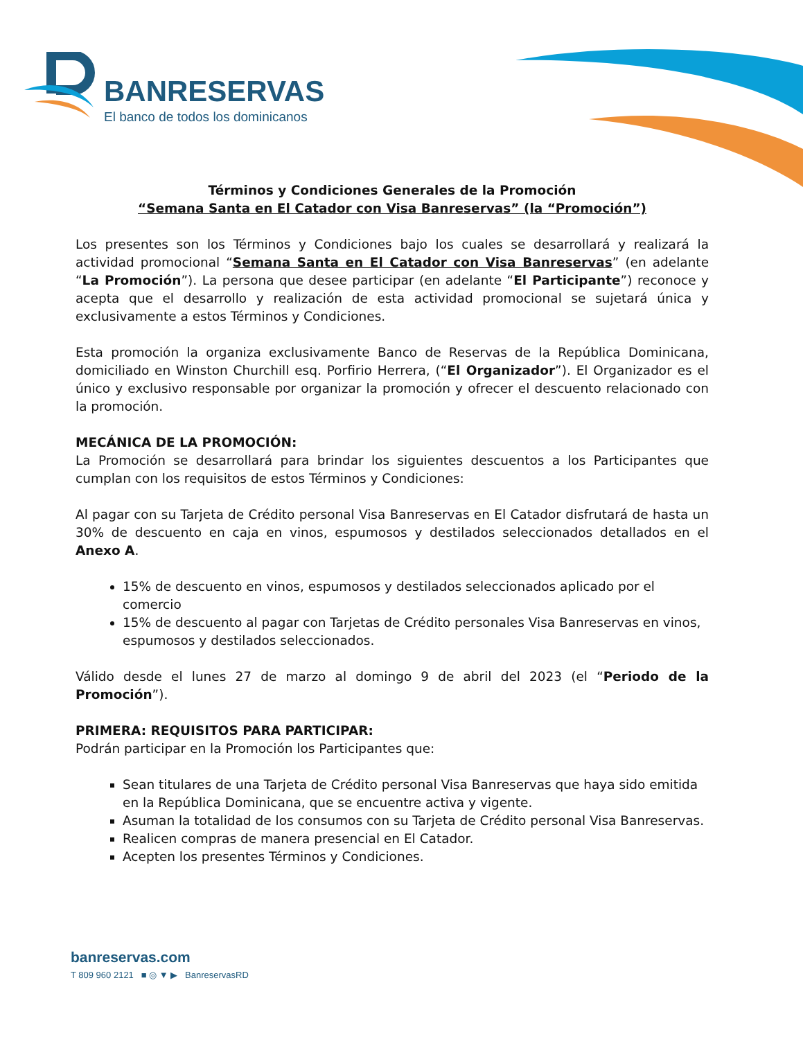BANRESERVAS
El banco de todos los dominicanos
Términos y Condiciones Generales de la Promoción
“Semana Santa en El Catador con Visa Banreservas” (la “Promoción”)
Los presentes son los Términos y Condiciones bajo los cuales se desarrollará y realizará la actividad promocional “Semana Santa en El Catador con Visa Banreservas” (en adelante “La Promoción”). La persona que desee participar (en adelante “El Participante”) reconoce y acepta que el desarrollo y realización de esta actividad promocional se sujetará única y exclusivamente a estos Términos y Condiciones.
Esta promoción la organiza exclusivamente Banco de Reservas de la República Dominicana, domiciliado en Winston Churchill esq. Porfirio Herrera, (“El Organizador”). El Organizador es el único y exclusivo responsable por organizar la promoción y ofrecer el descuento relacionado con la promoción.
MECÁNICA DE LA PROMOCIÓN:
La Promoción se desarrollará para brindar los siguientes descuentos a los Participantes que cumplan con los requisitos de estos Términos y Condiciones:
Al pagar con su Tarjeta de Crédito personal Visa Banreservas en El Catador disfrutará de hasta un 30% de descuento en caja en vinos, espumosos y destilados seleccionados detallados en el Anexo A.
15% de descuento en vinos, espumosos y destilados seleccionados aplicado por el comercio
15% de descuento al pagar con Tarjetas de Crédito personales Visa Banreservas en vinos, espumosos y destilados seleccionados.
Válido desde el lunes 27 de marzo al domingo 9 de abril del 2023 (el “Periodo de la Promoción”).
PRIMERA: REQUISITOS PARA PARTICIPAR:
Podrán participar en la Promoción los Participantes que:
Sean titulares de una Tarjeta de Crédito personal Visa Banreservas que haya sido emitida en la República Dominicana, que se encuentre activa y vigente.
Asuman la totalidad de los consumos con su Tarjeta de Crédito personal Visa Banreservas.
Realicen compras de manera presencial en El Catador.
Acepten los presentes Términos y Condiciones.
banreservas.com
T 809 960 2121 ■ ◎ ▼ ▶ BanreservasRD